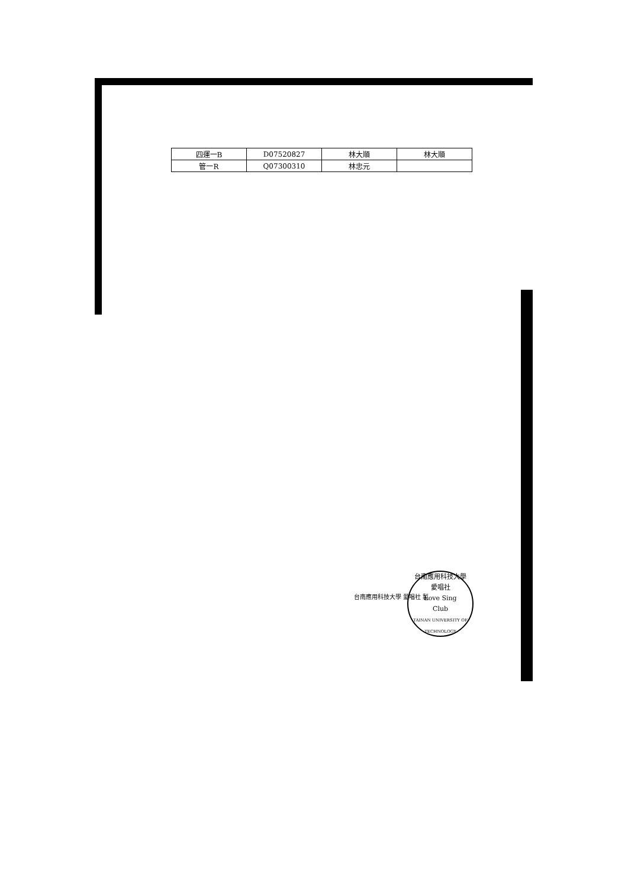| 四運一B | D07520827 | 林大順 | 林大順 |
| 管一R | Q07300310 | 林忠元 | |
台南應用科技大學 愛唱社 製
台南應用科技大學
愛唱社
Love Sing
Club
TAINAN UNIVERSITY OF TECHNOLOGY